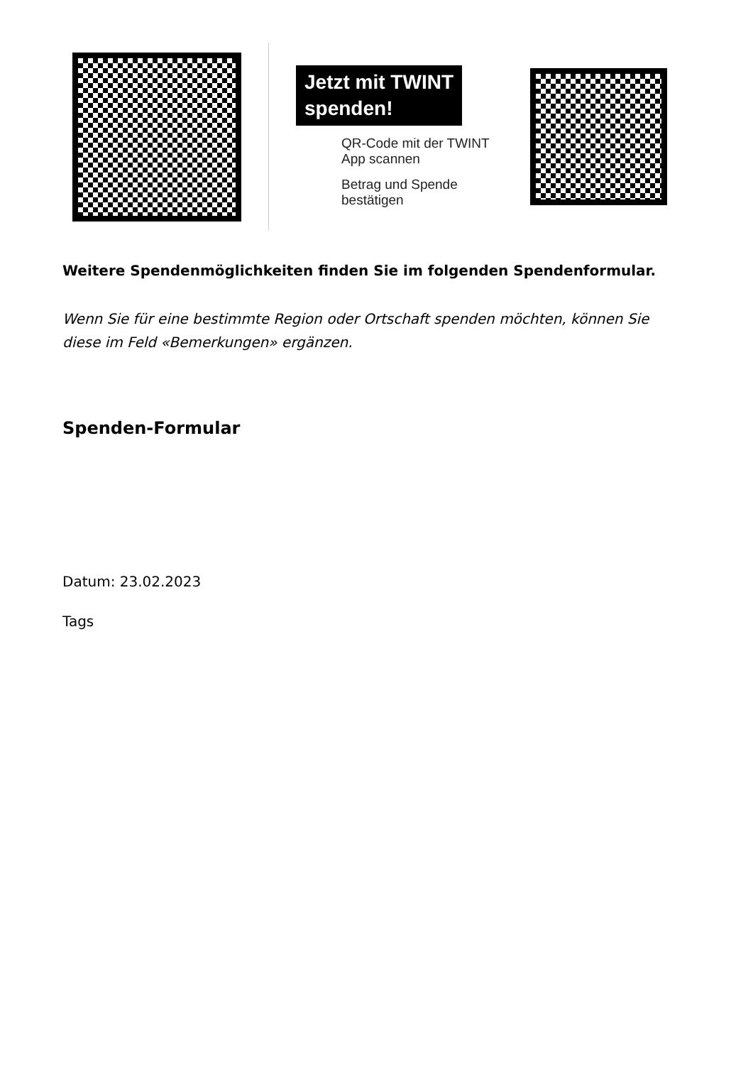Jetzt mit TWINT
spenden!
QR-Code mit der TWINT App scannen
Betrag und Spende bestätigen
Weitere Spendenmöglichkeiten finden Sie im folgenden Spendenformular.
Wenn Sie für eine bestimmte Region oder Ortschaft spenden möchten, können Sie diese im Feld «Bemerkungen» ergänzen.
Spenden-Formular
Datum: 23.02.2023
Tags